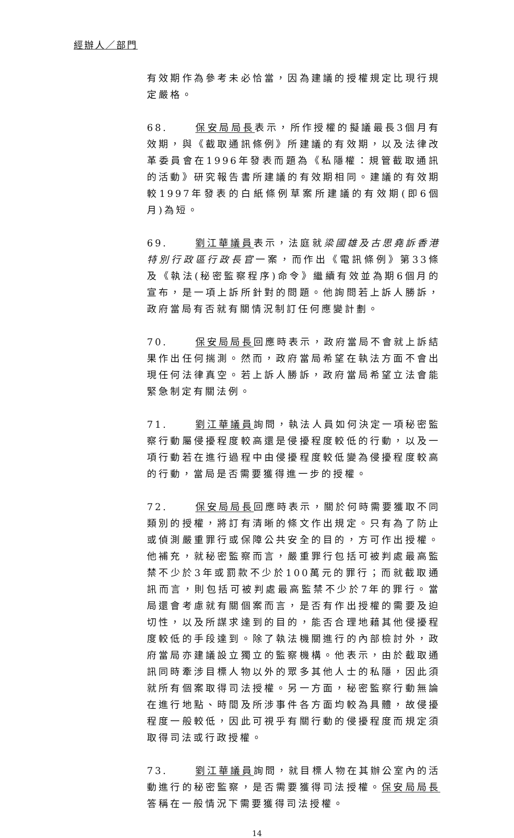經辦人／部門
有效期作為參考未必恰當，因為建議的授權規定比現行規定嚴格。
68. 保安局局長表示，所作授權的擬議最長3個月有效期，與《截取通訊條例》所建議的有效期，以及法律改革委員會在1996年發表而題為《私隱權：規管截取通訊的活動》研究報告書所建議的有效期相同。建議的有效期較1997年發表的白紙條例草案所建議的有效期(即6個月)為短。
69. 劉江華議員表示，法庭就梁國雄及古思堯訴香港特別行政區行政長官一案，而作出《電訊條例》第33條及《執法(秘密監察程序)命令》繼續有效並為期6個月的宣布，是一項上訴所針對的問題。他詢問若上訴人勝訴，政府當局有否就有關情況制訂任何應變計劃。
70. 保安局局長回應時表示，政府當局不會就上訴結果作出任何揣測。然而，政府當局希望在執法方面不會出現任何法律真空。若上訴人勝訴，政府當局希望立法會能緊急制定有關法例。
71. 劉江華議員詢問，執法人員如何決定一項秘密監察行動屬侵擾程度較高還是侵擾程度較低的行動，以及一項行動若在進行過程中由侵擾程度較低變為侵擾程度較高的行動，當局是否需要獲得進一步的授權。
72. 保安局局長回應時表示，關於何時需要獲取不同類別的授權，將訂有清晰的條文作出規定。只有為了防止或偵測嚴重罪行或保障公共安全的目的，方可作出授權。他補充，就秘密監察而言，嚴重罪行包括可被判處最高監禁不少於3年或罰款不少於100萬元的罪行；而就截取通訊而言，則包括可被判處最高監禁不少於7年的罪行。當局還會考慮就有關個案而言，是否有作出授權的需要及迫切性，以及所謀求達到的目的，能否合理地藉其他侵擾程度較低的手段達到。除了執法機關進行的內部檢討外，政府當局亦建議設立獨立的監察機構。他表示，由於截取通訊同時牽涉目標人物以外的眾多其他人士的私隱，因此須就所有個案取得司法授權。另一方面，秘密監察行動無論在進行地點、時間及所涉事件各方面均較為具體，故侵擾程度一般較低，因此可視乎有關行動的侵擾程度而規定須取得司法或行政授權。
73. 劉江華議員詢問，就目標人物在其辦公室內的活動進行的秘密監察，是否需要獲得司法授權。保安局局長答稱在一般情況下需要獲得司法授權。
14